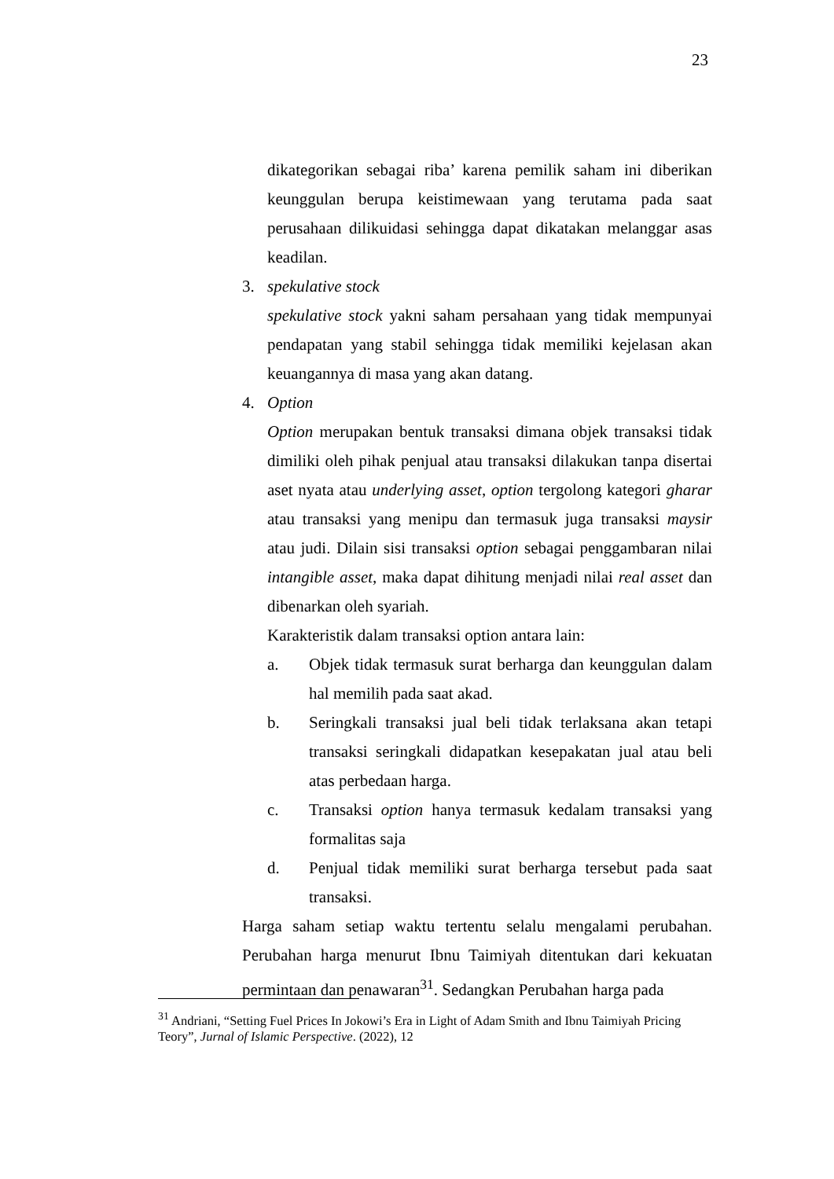23
dikategorikan sebagai riba’ karena pemilik saham ini diberikan keunggulan berupa keistimewaan yang terutama pada saat perusahaan dilikuidasi sehingga dapat dikatakan melanggar asas keadilan.
3. spekulative stock
spekulative stock yakni saham persahaan yang tidak mempunyai pendapatan yang stabil sehingga tidak memiliki kejelasan akan keuangannya di masa yang akan datang.
4. Option
Option merupakan bentuk transaksi dimana objek transaksi tidak dimiliki oleh pihak penjual atau transaksi dilakukan tanpa disertai aset nyata atau underlying asset, option tergolong kategori gharar atau transaksi yang menipu dan termasuk juga transaksi maysir atau judi. Dilain sisi transaksi option sebagai penggambaran nilai intangible asset, maka dapat dihitung menjadi nilai real asset dan dibenarkan oleh syariah.
Karakteristik dalam transaksi option antara lain:
a. Objek tidak termasuk surat berharga dan keunggulan dalam hal memilih pada saat akad.
b. Seringkali transaksi jual beli tidak terlaksana akan tetapi transaksi seringkali didapatkan kesepakatan jual atau beli atas perbedaan harga.
c. Transaksi option hanya termasuk kedalam transaksi yang formalitas saja
d. Penjual tidak memiliki surat berharga tersebut pada saat transaksi.
Harga saham setiap waktu tertentu selalu mengalami perubahan. Perubahan harga menurut Ibnu Taimiyah ditentukan dari kekuatan permintaan dan penawaran<sup>31</sup>. Sedangkan Perubahan harga pada
<sup>31</sup> Andriani, “Setting Fuel Prices In Jokowi’s Era in Light of Adam Smith and Ibnu Taimiyah Pricing Teory”, Jurnal of Islamic Perspective. (2022), 12